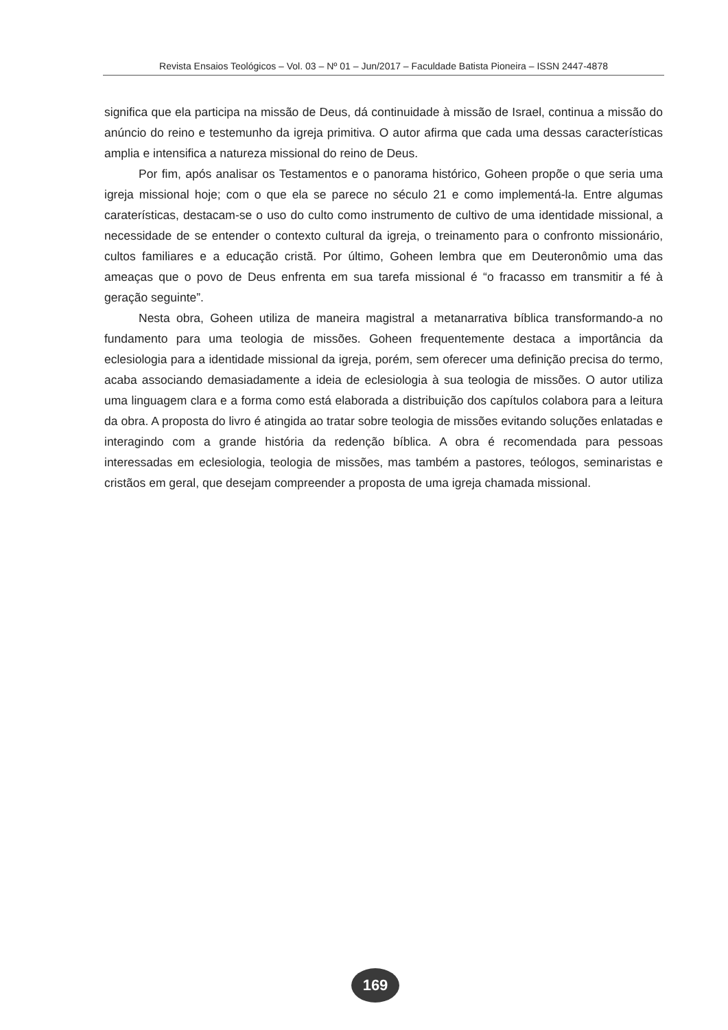Revista Ensaios Teológicos – Vol. 03 – Nº 01 – Jun/2017 – Faculdade Batista Pioneira – ISSN 2447-4878
significa que ela participa na missão de Deus, dá continuidade à missão de Israel, continua a missão do anúncio do reino e testemunho da igreja primitiva. O autor afirma que cada uma dessas características amplia e intensifica a natureza missional do reino de Deus.
Por fim, após analisar os Testamentos e o panorama histórico, Goheen propõe o que seria uma igreja missional hoje; com o que ela se parece no século 21 e como implementá-la. Entre algumas caraterísticas, destacam-se o uso do culto como instrumento de cultivo de uma identidade missional, a necessidade de se entender o contexto cultural da igreja, o treinamento para o confronto missionário, cultos familiares e a educação cristã. Por último, Goheen lembra que em Deuteronômio uma das ameaças que o povo de Deus enfrenta em sua tarefa missional é “o fracasso em transmitir a fé à geração seguinte”.
Nesta obra, Goheen utiliza de maneira magistral a metanarrativa bíblica transformando-a no fundamento para uma teologia de missões. Goheen frequentemente destaca a importância da eclesiologia para a identidade missional da igreja, porém, sem oferecer uma definição precisa do termo, acaba associando demasiadamente a ideia de eclesiologia à sua teologia de missões. O autor utiliza uma linguagem clara e a forma como está elaborada a distribuição dos capítulos colabora para a leitura da obra. A proposta do livro é atingida ao tratar sobre teologia de missões evitando soluções enlatadas e interagindo com a grande história da redenção bíblica. A obra é recomendada para pessoas interessadas em eclesiologia, teologia de missões, mas também a pastores, teólogos, seminaristas e cristãos em geral, que desejam compreender a proposta de uma igreja chamada missional.
169